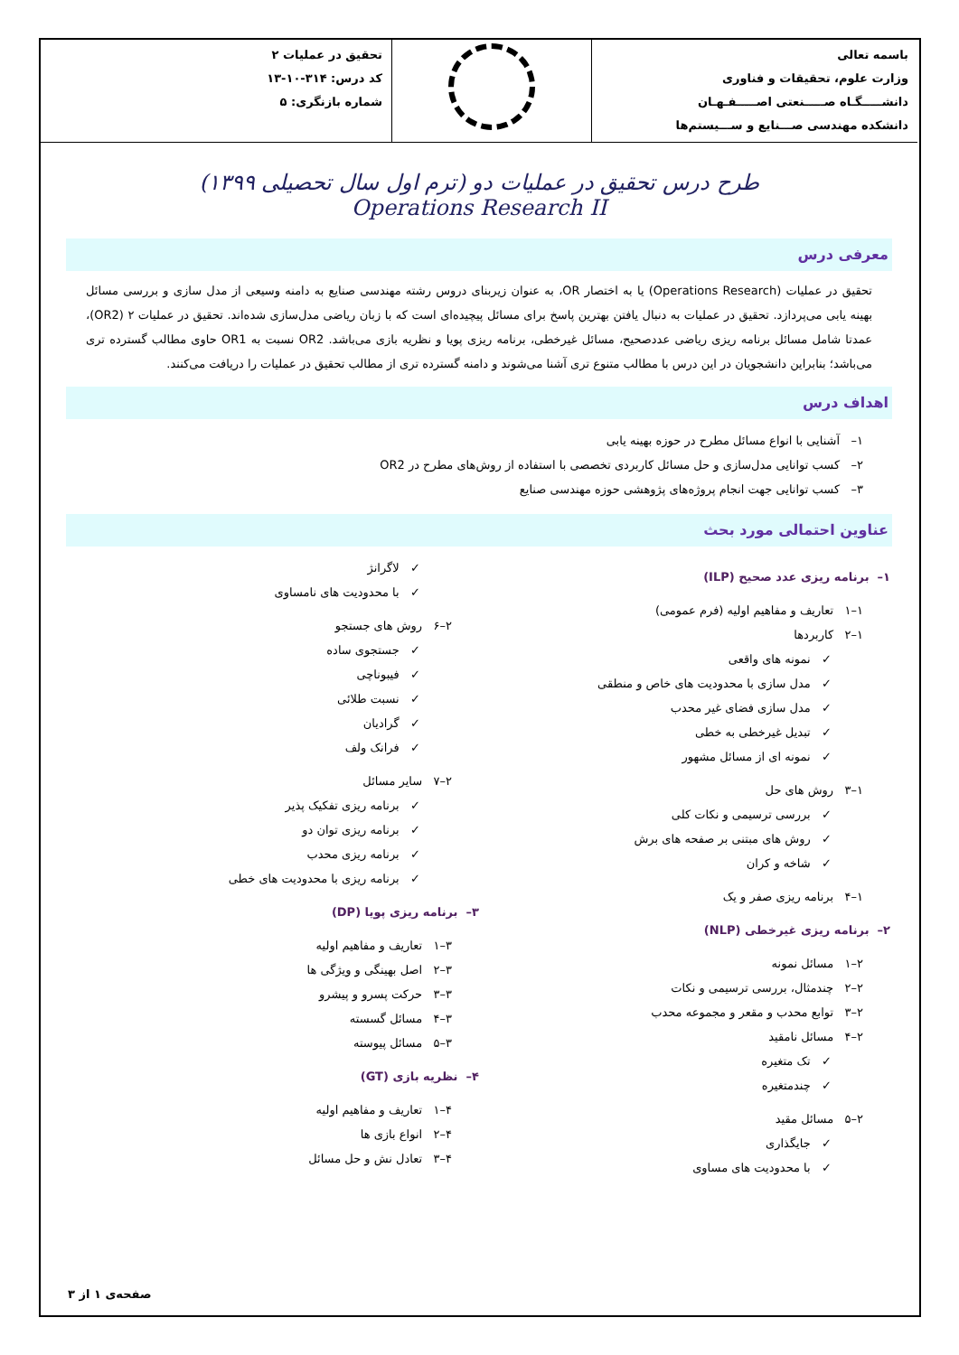| باسمه تعالی وزارت علوم، تحقیقات و فناوری دانشـــــگـاه صـــــنعتی اصـــــفـهـان دانشکده مهندسی صـــنایع و ســـیستم‌ها | | تحقیق در عملیات ۲ کد درس: ۳۱۴-۱۰-۱۳ شماره بازنگری: ۵ |
طرح درس تحقیق در عملیات دو (ترم اول سال تحصیلی ۱۳۹۹)
Operations Research II
معرفی درس
تحقیق در عملیات (Operations Research) یا به اختصار OR، به عنوان زیربنای دروس رشته مهندسی صنایع به دامنه وسیعی از مدل سازی و بررسی مسائل بهینه یابی می‌پردازد. تحقیق در عملیات به دنبال یافتن بهترین پاسخ برای مسائل پیچیده‌ای است که با زبان ریاضی مدل‌سازی شده‌اند. تحقیق در عملیات ۲ (OR2)، عمدتا شامل مسائل برنامه ریزی ریاضی عددصحیح، مسائل غیرخطی، برنامه ریزی پویا و نظریه بازی می‌باشد. OR2 نسبت به OR1 حاوی مطالب گسترده تری می‌باشد؛ بنابراین دانشجویان در این درس با مطالب متنوع تری آشنا می‌شوند و دامنه گسترده تری از مطالب تحقیق در عملیات را دریافت می‌کنند.
اهداف درس
۱– آشنایی با انواع مسائل مطرح در حوزه بهینه یابی
۲– کسب توانایی مدل‌سازی و حل مسائل کاربردی تخصصی با استفاده از روش‌های مطرح در OR2
۳– کسب توانایی جهت انجام پروژه‌های پژوهشی حوزه مهندسی صنایع
عناوین احتمالی مورد بحث
۱– برنامه ریزی عدد صحیح (ILP)
۱–۱ تعاریف و مفاهیم اولیه (فرم عمومی)
۱–۲ کاربردها
✓ نمونه های واقعی
✓ مدل سازی با محدودیت های خاص و منطقی
✓ مدل سازی فضای غیر محدب
✓ تبدیل غیرخطی به خطی
✓ نمونه ای از مسائل مشهور
۱–۳ روش های حل
✓ بررسی ترسیمی و نکات کلی
✓ روش های مبتنی بر صفحه های برش
✓ شاخه و کران
۱–۴ برنامه ریزی صفر و یک
۲– برنامه ریزی غیرخطی (NLP)
۲–۱ مسائل نمونه
۲–۲ چندمثال، بررسی ترسیمی و نکات
۲–۳ توابع محدب و مقعر و مجموعه محدب
۲–۴ مسائل نامقید
✓ تک متغیره
✓ چندمتغیره
۲–۵ مسائل مقید
✓ جایگذاری
✓ با محدودیت های مساوی
✓ لاگرانژ
✓ با محدودیت های نامساوی
۲–۶ روش های جستجو
✓ جستجوی ساده
✓ فیبوناچی
✓ نسبت طلائی
✓ گرادیان
✓ فرانک ولف
۲–۷ سایر مسائل
✓ برنامه ریزی تفکیک پذیر
✓ برنامه ریزی توان دو
✓ برنامه ریزی محدب
✓ برنامه ریزی با محدودیت های خطی
۳– برنامه ریزی پویا (DP)
۳–۱ تعاریف و مفاهیم اولیه
۳–۲ اصل بهینگی و ویژگی ها
۳–۳ حرکت پسرو و پیشرو
۳–۴ مسائل گسسته
۳–۵ مسائل پیوسته
۴– نظریه بازی (GT)
۴–۱ تعاریف و مفاهیم اولیه
۴–۲ انواع بازی ها
۴–۳ تعادل نش و حل مسائل
صفحه‌ی ۱ از ۳